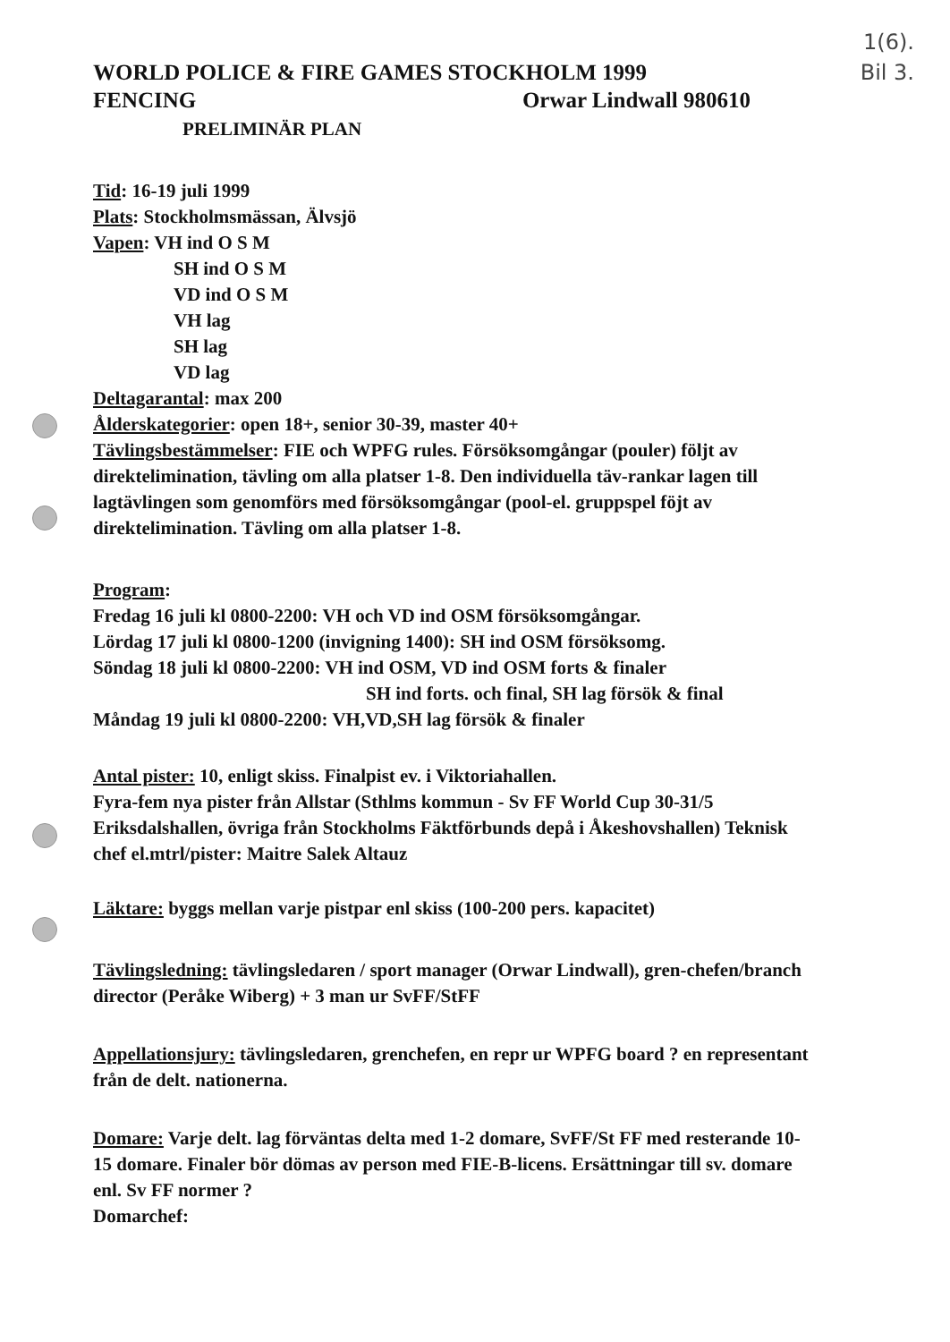1(6).
Bil 3.
WORLD POLICE & FIRE GAMES STOCKHOLM 1999
FENCING Orwar Lindwall 980610
PRELIMINÄR PLAN
Tid: 16-19 juli 1999
Plats: Stockholmsmässan, Älvsjö
Vapen: VH ind O S M
SH ind O S M
VD ind O S M
VH lag
SH lag
VD lag
Deltagarantal: max 200
Ålderskategorier: open 18+, senior 30-39, master 40+
Tävlingsbestämmelser: FIE och WPFG rules. Försöksomgångar (pouler) följt av direktelimination, tävling om alla platser 1-8. Den individuella täv-rankar lagen till lagtävlingen som genomförs med försöksomgångar (pool-el. gruppspel föjt av direktelimination. Tävling om alla platser 1-8.
Program:
Fredag 16 juli kl 0800-2200: VH och VD ind OSM försöksomgångar.
Lördag 17 juli kl 0800-1200 (invigning 1400): SH ind OSM försöksomg.
Söndag 18 juli kl 0800-2200: VH ind OSM, VD ind OSM forts & finaler
SH ind forts. och final, SH lag försök & final
Måndag 19 juli kl 0800-2200: VH,VD,SH lag försök & finaler
Antal pister: 10, enligt skiss. Finalpist ev. i Viktoriahallen.
Fyra-fem nya pister från Allstar (Sthlms kommun - Sv FF World Cup 30-31/5 Eriksdalshallen, övriga från Stockholms Fäktförbunds depå i Åkeshovshallen) Teknisk chef el.mtrl/pister: Maitre Salek Altauz
Läktare: byggs mellan varje pistpar enl skiss (100-200 pers. kapacitet)
Tävlingsledning: tävlingsledaren / sport manager (Orwar Lindwall), gren-chefen/branch director (Peråke Wiberg) + 3 man ur SvFF/StFF
Appellationsjury: tävlingsledaren, grenchefen, en repr ur WPFG board ? en representant från de delt. nationerna.
Domare: Varje delt. lag förväntas delta med 1-2 domare, SvFF/St FF med resterande 10-15 domare. Finaler bör dömas av person med FIE-B-licens. Ersättningar till sv. domare enl. Sv FF normer ?
Domarchef: